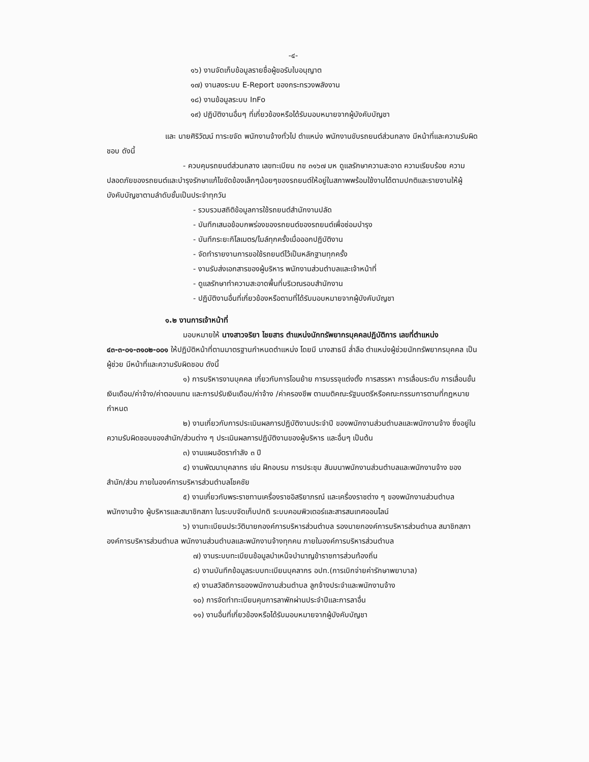-๔-
๑๖) งานจัดเก็บข้อมูลรายชื่อผู้ขอรับใบอนุญาต
๑๗) งานลงระบบ E-Report ของกระทรวงพลังงาน
๑๘) งานข้อมูลระบบ InFo
๑๙) ปฏิบัติงานอื่นๆ ที่เกี่ยวข้องหรือได้รับมอบหมายจากผู้บังคับบัญชา
และ นายศิริวัฒน์ ทาระขจัด พนักงานจ้างทั่วไป ตำแหน่ง พนักงานขับรถยนต์ส่วนกลาง มีหน้าที่และความรับผิดชอบ ดังนี้
- ควบคุมรถยนต์ส่วนกลาง เลขทะเบียน กข ๓๑๖๗ มห ดูแลรักษาความสะอาด ความเรียบร้อย ความปลอดภัยของรถยนต์และบำรุงรักษาแก้ไขขัดข้องเล็กๆน้อยๆของรถยนต์ให้อยู่ในสภาพพร้อมใช้งานได้ตามปกติและรายงานให้ผู้บังคับบัญชาตามลำดับชั้นเป็นประจำทุกวัน
- รวบรวมสถิติข้อมูลการใช้รถยนต์สำนักงานปลัด
- บันทึกเสนอข้อบกพร่องของรถยนต์ของรถยนต์เพื่อซ่อมบำรุง
- บันทึกระยะกิโลเมตร/ไมล์ทุกครั้งเมื่อออกปฏิบัติงาน
- จัดทำรายงานการขอใช้รถยนต์ไว้เป็นหลักฐานทุกครั้ง
- งานรับส่งเอกสารของผู้บริหาร พนักงานส่วนตำบลและเจ้าหน้าที่
- ดูแลรักษาทำความสะอาดพื้นที่บริเวณรอบสำนักงาน
- ปฏิบัติงานอื่นที่เกี่ยวข้องหรือตามที่ได้รับมอบหมายจากผู้บังคับบัญชา
๑.๒ งานการเจ้าหน้าที่
มอบหมายให้ นางสาวจริยา ไชยสาร ตำแหน่งนักทรัพยากรบุคคลปฏิบัติการ เลขที่ตำแหน่ง ๔๓-๓-๐๑-๓๑๐๒-๐๐๑ ให้ปฏิบัติหน้าที่ตามมาตรฐานกำหนดตำแหน่ง โดยมี นางสาธนี ล่ำลือ ตำแหน่งผู้ช่วยนักทรัพยากรบุคคล เป็นผู้ช่วย มีหน้าที่และความรับผิดชอบ ดังนี้
๑) การบริหารงานบุคคล เกี่ยวกับการโอนย้าย การบรรจุแต่งตั้ง การสรรหา การเลื่อนระดับ การเลื่อนขั้นเงินเดือน/ค่าจ้าง/ค่าตอบแทน และการปรับเงินเดือน/ค่าจ้าง /ค่าครองชีพ ตามมติคณะรัฐมนตรีหรือคณะกรรมการตามที่กฎหมายกำหนด
๒) งานเกี่ยวกับการประเมินผลการปฏิบัติงานประจำปี ของพนักงานส่วนตำบลและพนักงานจ้าง ซึ่งอยู่ในความรับผิดชอบของสำนัก/ส่วนต่าง ๆ ประเมินผลการปฏิบัติงานของผู้บริหาร และอื่นๆ เป็นต้น
๓) งานแผนอัตรากำลัง ๓ ปี
๔) งานพัฒนาบุคลากร เช่น ฝึกอบรม การประชุม สัมมนาพนักงานส่วนตำบลและพนักงานจ้าง ของสำนัก/ส่วน ภายในองค์การบริหารส่วนตำบลโชคชัย
๕) งานเกี่ยวกับพระราชทานเครื่องราชอิสริยาภรณ์ และเครื่องราชต่าง ๆ ของพนักงานส่วนตำบล พนักงานจ้าง ผู้บริหารและสมาชิกสภา ในระบบจัดเก็บปกติ ระบบคอมพิวเตอร์และสารสนเทศออนไลน์
๖) งานทะเบียนประวัตินายกองค์การบริหารส่วนตำบล รองนายกองค์การบริหารส่วนตำบล สมาชิกสภาองค์การบริหารส่วนตำบล พนักงานส่วนตำบลและพนักงานจ้างทุกคน ภายในองค์การบริหารส่วนตำบล
๗) งานระบบทะเบียนข้อมูลบำเหน็จบำนาญข้าราชการส่วนท้องถิ่น
๘) งานบันทึกข้อมูลระบบทะเบียนบุคลากร อปท.(การเบิกจ่ายค่ารักษาพยาบาล)
๙) งานสวัสดิการของพนักงานส่วนตำบล ลูกจ้างประจำและพนักงานจ้าง
๑๐) การจัดทำทะเบียนคุมการลาพักผ่านประจำปีและการลาอื่น
๑๑) งานอื่นที่เกี่ยวข้องหรือได้รับมอบหมายจากผู้บังคับบัญชา